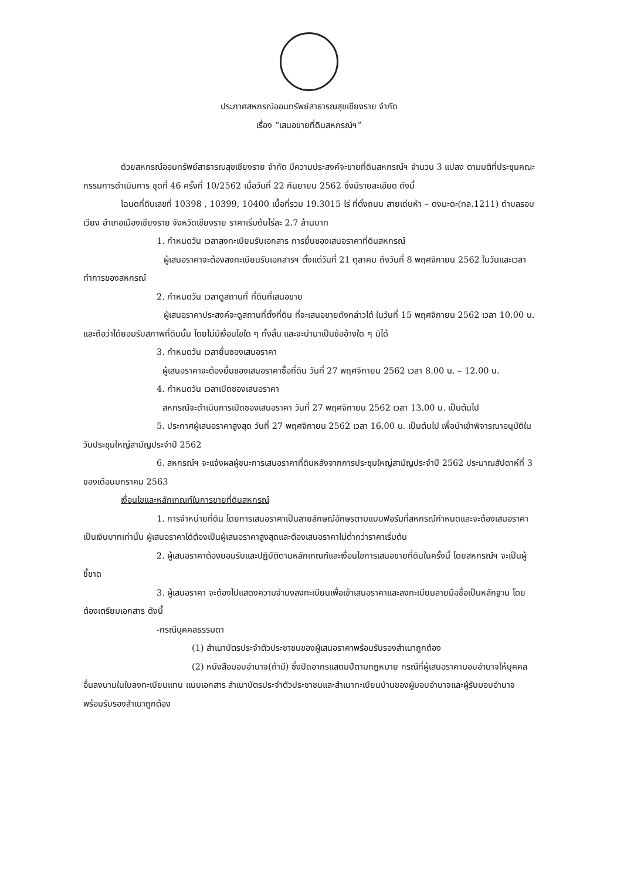ประกาศสหกรณ์ออมทรัพย์สาธารณสุขเชียงราย จำกัด
เรื่อง “เสนอขายที่ดินสหกรณ์ฯ”
ด้วยสหกรณ์ออมทรัพย์สาธารณสุขเชียงราย จำกัด มีความประสงค์จะขายที่ดินสหกรณ์ฯ จำนวน 3 แปลง ตามมติที่ประชุมคณะกรรมการดำเนินการ ชุดที่ 46 ครั้งที่ 10/2562 เมื่อวันที่ 22 กันยายน 2562 ซึ่งมีรายละเอียด ดังนี้
โฉนดที่ดินเลขที่ 10398 , 10399, 10400 เนื้อที่รวม 19.3015 ไร่ ที่ตั้งถนน สายเด่นห้า – ดงมะดะ(ทล.1211) ตำบลรอบเวียง อำเภอเมืองเชียงราย จังหวัดเชียงราย ราคาเริ่มต้นไร่ละ 2.7 ล้านบาท
1. กำหนดวัน เวลาลงทะเบียนรับเอกสาร การยื่นซองเสนอราคาที่ดินสหกรณ์
ผู้เสนอราคาจะต้องลงทะเบียนรับเอกสารฯ ตั้งแต่วันที่ 21 ตุลาคม ถึงวันที่ 8 พฤศจิกายน 2562 ในวันและเวลาทำการของสหกรณ์
2. กำหนดวัน เวลาดูสถานที่ ที่ดินที่เสนอขาย
ผู้เสนอราคาประสงค์จะดูสถานที่ตั้งที่ดิน ที่จะเสนอขายดังกล่าวได้ ในวันที่ 15 พฤศจิกายน 2562 เวลา 10.00 น. และถือว่าได้ยอมรับสภาพที่ดินนั้น โดยไม่มีเงื่อนไขใด ๆ ทั้งสิ้น และจะนำมาเป็นข้ออ้างใด ๆ มิได้
3. กำหนดวัน เวลายื่นซองเสนอราคา
ผู้เสนอราคาจะต้องยื่นซองเสนอราคาซื้อที่ดิน วันที่ 27 พฤศจิกายน 2562 เวลา 8.00 น. – 12.00 น.
4. กำหนดวัน เวลาเปิดซองเสนอราคา
สหกรณ์จะดำเนินการเปิดซองเสนอราคา วันที่ 27 พฤศจิกายน 2562 เวลา 13.00 น. เป็นต้นไป
5. ประกาศผู้เสนอราคาสูงสุด วันที่ 27 พฤศจิกายน 2562 เวลา 16.00 น. เป็นต้นไป เพื่อนำเข้าพิจารณาอนุมัติในวันประชุมใหญ่สามัญประจำปี 2562
6. สหกรณ์ฯ จะแจ้งผลผู้ชนะการเสนอราคาที่ดินหลังจากการประชุมใหญ่สามัญประจำปี 2562 ประมาณสัปดาห์ที่ 3 ของเดือนมกราคม 2563
เงื่อนไขและหลักเกณฑ์ในการขายที่ดินสหกรณ์
1. การจำหน่ายที่ดิน โดยการเสนอราคาเป็นลายลักษณ์อักษรตามแบบฟอร์มที่สหกรณ์กำหนดและจะต้องเสนอราคาเป็นเงินบาทเท่านั้น ผู้เสนอราคาได้ต้องเป็นผู้เสนอราคาสูงสุดและต้องเสนอราคาไม่ต่ำกว่าราคาเริ่มต้น
2. ผู้เสนอราคาต้องยอมรับและปฏิบัติตามหลักเกณฑ์และเงื่อนไขการเสนอขายที่ดินในครั้งนี้ โดยสหกรณ์ฯ จะเป็นผู้ชี้ขาด
3. ผู้เสนอราคา จะต้องไปแสดงความจำนงลงทะเบียนเพื่อเข้าเสนอราคาและลงทะเบียนลายมือชื่อเป็นหลักฐาน โดยต้องเตรียมเอกสาร ดังนี้
-กรณีบุคคลธรรมดา
(1) สำเนาบัตรประจำตัวประชาชนของผู้เสนอราคาพร้อมรับรองสำเนาถูกต้อง
(2) หนังสือมอบอำนาจ(ถ้ามี) ซึ่งปิดอากรแสตมป์ตามกฎหมาย กรณีที่ผู้เสนอราคามอบอำนาจให้บุคคลอื่นลงนามในใบลงทะเบียนแทน แนบเอกสาร สำเนาบัตรประจำตัวประชาชนและสำเนาทะเบียนบ้านของผู้มอบอำนาจและผู้รับมอบอำนาจพร้อมรับรองสำเนาถูกต้อง